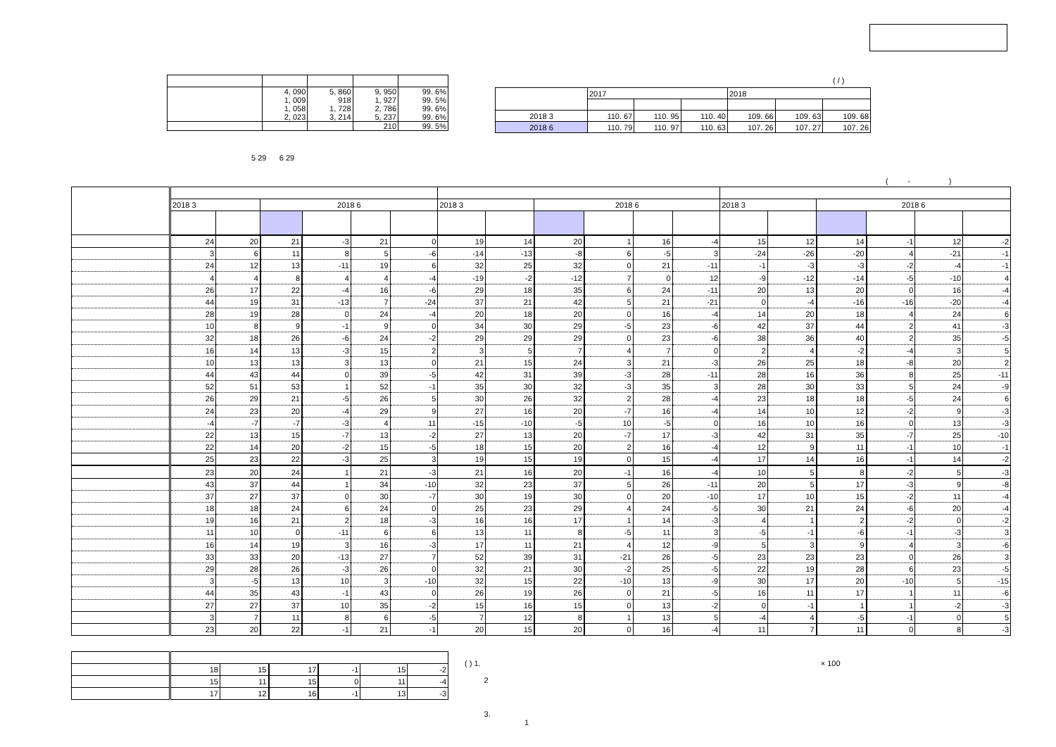| | 4, 090 | 5, 860 | 9, 950 | 99. 6% |
| | 1, 009 | 918 | 1, 927 | 99. 5% |
| | 1, 058 | 1, 728 | 2, 786 | 99. 6% |
| | 2, 023 | 3, 214 | 5, 237 | 99. 6% |
| | | | 210 | 99. 5% |
5 29 6 29
( / )
| | 2017 | | | 2018 | | |
| 2018 3 | 110. 67 | 110. 95 | 110. 40 | 109. 66 | 109. 63 | 109. 68 |
| 2018 6 | 110. 79 | 110. 97 | 110. 63 | 107. 26 | 107. 27 | 107. 26 |
( - )
| | 2018 3 | | 2018 6 | | | | 2018 3 | | 2018 6 | | | | 2018 3 | | 2018 6 | | | |
| | 24 | 20 | 21 | -3 | 21 | 0 | 19 | 14 | 20 | 1 | 16 | -4 | 15 | 12 | 14 | -1 | 12 | -2 |
| | 3 | 6 | 11 | 8 | 5 | -6 | -14 | -13 | -8 | 6 | -5 | 3 | -24 | -26 | -20 | 4 | -21 | -1 |
| | 24 | 12 | 13 | -11 | 19 | 6 | 32 | 25 | 32 | 0 | 21 | -11 | -1 | -3 | -3 | -2 | -4 | -1 |
| | 4 | 4 | 8 | 4 | 4 | -4 | -19 | -2 | -12 | 7 | 0 | 12 | -9 | -12 | -14 | -5 | -10 | 4 |
| | 26 | 17 | 22 | -4 | 16 | -6 | 29 | 18 | 35 | 6 | 24 | -11 | 20 | 13 | 20 | 0 | 16 | -4 |
| | 44 | 19 | 31 | -13 | 7 | -24 | 37 | 21 | 42 | 5 | 21 | -21 | 0 | -4 | -16 | -16 | -20 | -4 |
| | 28 | 19 | 28 | 0 | 24 | -4 | 20 | 18 | 20 | 0 | 16 | -4 | 14 | 20 | 18 | 4 | 24 | 6 |
| | 10 | 8 | 9 | -1 | 9 | 0 | 34 | 30 | 29 | -5 | 23 | -6 | 42 | 37 | 44 | 2 | 41 | -3 |
| | 32 | 18 | 26 | -6 | 24 | -2 | 29 | 29 | 29 | 0 | 23 | -6 | 38 | 36 | 40 | 2 | 35 | -5 |
| | 16 | 14 | 13 | -3 | 15 | 2 | 3 | 5 | 7 | 4 | 7 | 0 | 2 | 4 | -2 | -4 | 3 | 5 |
| | 10 | 13 | 13 | 3 | 13 | 0 | 21 | 15 | 24 | 3 | 21 | -3 | 26 | 25 | 18 | -8 | 20 | 2 |
| | 44 | 43 | 44 | 0 | 39 | -5 | 42 | 31 | 39 | -3 | 28 | -11 | 28 | 16 | 36 | 8 | 25 | -11 |
| | 52 | 51 | 53 | 1 | 52 | -1 | 35 | 30 | 32 | -3 | 35 | 3 | 28 | 30 | 33 | 5 | 24 | -9 |
| | 26 | 29 | 21 | -5 | 26 | 5 | 30 | 26 | 32 | 2 | 28 | -4 | 23 | 18 | 18 | -5 | 24 | 6 |
| | 24 | 23 | 20 | -4 | 29 | 9 | 27 | 16 | 20 | -7 | 16 | -4 | 14 | 10 | 12 | -2 | 9 | -3 |
| | -4 | -7 | -7 | -3 | 4 | 11 | -15 | -10 | -5 | 10 | -5 | 0 | 16 | 10 | 16 | 0 | 13 | -3 |
| | 22 | 13 | 15 | -7 | 13 | -2 | 27 | 13 | 20 | -7 | 17 | -3 | 42 | 31 | 35 | -7 | 25 | -10 |
| | 22 | 14 | 20 | -2 | 15 | -5 | 18 | 15 | 20 | 2 | 16 | -4 | 12 | 9 | 11 | -1 | 10 | -1 |
| | 25 | 23 | 22 | -3 | 25 | 3 | 19 | 15 | 19 | 0 | 15 | -4 | 17 | 14 | 16 | -1 | 14 | -2 |
| | 23 | 20 | 24 | 1 | 21 | -3 | 21 | 16 | 20 | -1 | 16 | -4 | 10 | 5 | 8 | -2 | 5 | -3 |
| | 43 | 37 | 44 | 1 | 34 | -10 | 32 | 23 | 37 | 5 | 26 | -11 | 20 | 5 | 17 | -3 | 9 | -8 |
| | 37 | 27 | 37 | 0 | 30 | -7 | 30 | 19 | 30 | 0 | 20 | -10 | 17 | 10 | 15 | -2 | 11 | -4 |
| | 18 | 18 | 24 | 6 | 24 | 0 | 25 | 23 | 29 | 4 | 24 | -5 | 30 | 21 | 24 | -6 | 20 | -4 |
| | 19 | 16 | 21 | 2 | 18 | -3 | 16 | 16 | 17 | 1 | 14 | -3 | 4 | 1 | 2 | -2 | 0 | -2 |
| | 11 | 10 | 0 | -11 | 6 | 6 | 13 | 11 | 8 | -5 | 11 | 3 | -5 | -1 | -6 | -1 | -3 | 3 |
| | 16 | 14 | 19 | 3 | 16 | -3 | 17 | 11 | 21 | 4 | 12 | -9 | 5 | 3 | 9 | 4 | 3 | -6 |
| | 33 | 33 | 20 | -13 | 27 | 7 | 52 | 39 | 31 | -21 | 26 | -5 | 23 | 23 | 23 | 0 | 26 | 3 |
| | 29 | 28 | 26 | -3 | 26 | 0 | 32 | 21 | 30 | -2 | 25 | -5 | 22 | 19 | 28 | 6 | 23 | -5 |
| | 3 | -5 | 13 | 10 | 3 | -10 | 32 | 15 | 22 | -10 | 13 | -9 | 30 | 17 | 20 | -10 | 5 | -15 |
| | 44 | 35 | 43 | -1 | 43 | 0 | 26 | 19 | 26 | 0 | 21 | -5 | 16 | 11 | 17 | 1 | 11 | -6 |
| | 27 | 27 | 37 | 10 | 35 | -2 | 15 | 16 | 15 | 0 | 13 | -2 | 0 | -1 | 1 | 1 | -2 | -3 |
| | 3 | 7 | 11 | 8 | 6 | -5 | 7 | 12 | 8 | 1 | 13 | 5 | -4 | 4 | -5 | -1 | 0 | 5 |
| | 23 | 20 | 22 | -1 | 21 | -1 | 20 | 15 | 20 | 0 | 16 | -4 | 11 | 7 | 11 | 0 | 8 | -3 |
| | 18 | 15 | 17 | -1 | 15 | -2 |
| | 15 | 11 | 15 | 0 | 11 | -4 |
| | 17 | 12 | 16 | -1 | 13 | -3 |
( ) 1. × 100
2
3.
1